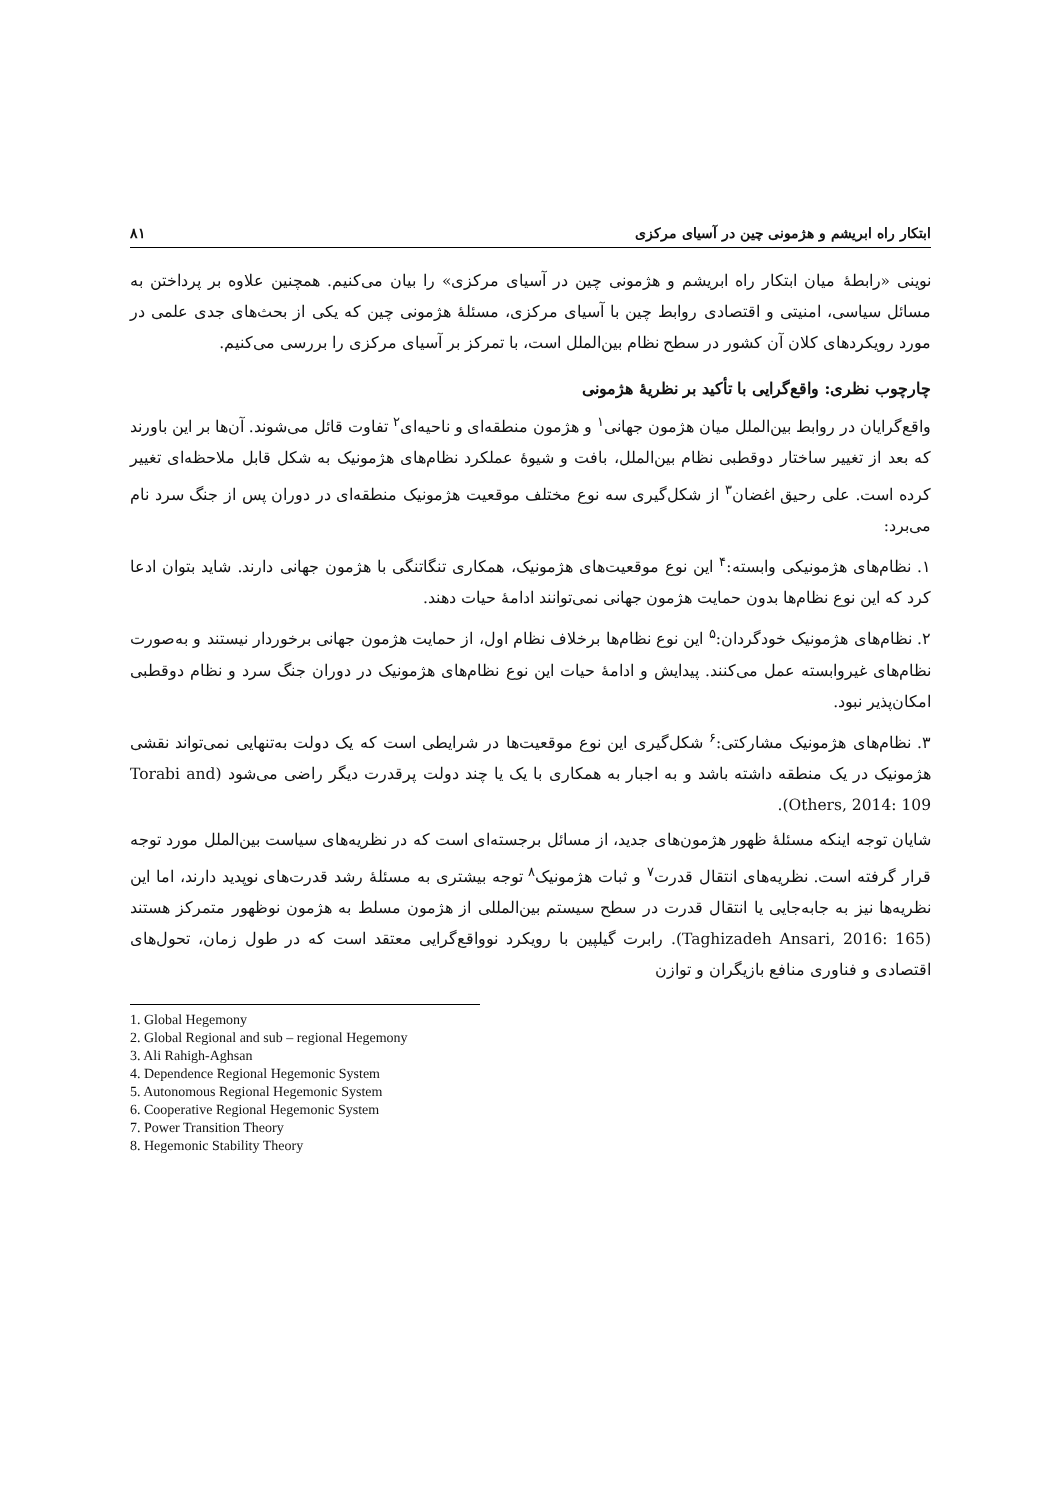ابتکار راه ابریشم و هژمونی چین در آسیای مرکزی ۸۱
نوینی «رابطهٔ میان ابتکار راه ابریشم و هژمونی چین در آسیای مرکزی» را بیان می‌کنیم. همچنین علاوه بر پرداختن به مسائل سیاسی، امنیتی و اقتصادی روابط چین با آسیای مرکزی، مسئلهٔ هژمونی چین که یکی از بحث‌های جدی علمی در مورد رویکردهای کلان آن کشور در سطح نظام بین‌الملل است، با تمرکز بر آسیای مرکزی را بررسی می‌کنیم.
چارچوب نظری: واقع‌گرایی با تأکید بر نظریهٔ هژمونی
واقع‌گرایان در روابط بین‌الملل میان هژمون جهانی<sup>۱</sup> و هژمون منطقه‌ای و ناحیه‌ای<sup>۲</sup> تفاوت قائل می‌شوند. آن‌ها بر این باورند که بعد از تغییر ساختار دوقطبی نظام بین‌الملل، بافت و شیوهٔ عملکرد نظام‌های هژمونیک به شکل قابل ملاحظه‌ای تغییر کرده است. علی رحیق اغضان<sup>۳</sup> از شکل‌گیری سه نوع مختلف موقعیت هژمونیک منطقه‌ای در دوران پس از جنگ سرد نام می‌برد:
۱. نظام‌های هژمونیکی وابسته:<sup>۴</sup> این نوع موقعیت‌های هژمونیک، همکاری تنگاتنگی با هژمون جهانی دارند. شاید بتوان ادعا کرد که این نوع نظام‌ها بدون حمایت هژمون جهانی نمی‌توانند ادامهٔ حیات دهند.
۲. نظام‌های هژمونیک خودگردان:<sup>۵</sup> این نوع نظام‌ها برخلاف نظام اول، از حمایت هژمون جهانی برخوردار نیستند و به‌صورت نظام‌های غیروابسته عمل می‌کنند. پیدایش و ادامهٔ حیات این نوع نظام‌های هژمونیک در دوران جنگ سرد و نظام دوقطبی امکان‌پذیر نبود.
۳. نظام‌های هژمونیک مشارکتی:<sup>۶</sup> شکل‌گیری این نوع موقعیت‌ها در شرایطی است که یک دولت به‌تنهایی نمی‌تواند نقشی هژمونیک در یک منطقه داشته باشد و به اجبار به همکاری با یک یا چند دولت پرقدرت دیگر راضی می‌شود (Torabi and Others, 2014: 109).
شایان توجه اینکه مسئلهٔ ظهور هژمون‌های جدید، از مسائل برجسته‌ای است که در نظریه‌های سیاست بین‌الملل مورد توجه قرار گرفته است. نظریه‌های انتقال قدرت<sup>۷</sup> و ثبات هژمونیک<sup>۸</sup> توجه بیشتری به مسئلهٔ رشد قدرت‌های نوپدید دارند، اما این نظریه‌ها نیز به جابه‌جایی یا انتقال قدرت در سطح سیستم بین‌المللی از هژمون مسلط به هژمون نوظهور متمرکز هستند (Taghizadeh Ansari, 2016: 165). رابرت گیلپین با رویکرد نوواقع‌گرایی معتقد است که در طول زمان، تحول‌های اقتصادی و فناوری منافع بازیگران و توازن
1. Global Hegemony
2. Global Regional and sub – regional Hegemony
3. Ali Rahigh-Aghsan
4. Dependence Regional Hegemonic System
5. Autonomous Regional Hegemonic System
6. Cooperative Regional Hegemonic System
7. Power Transition Theory
8. Hegemonic Stability Theory